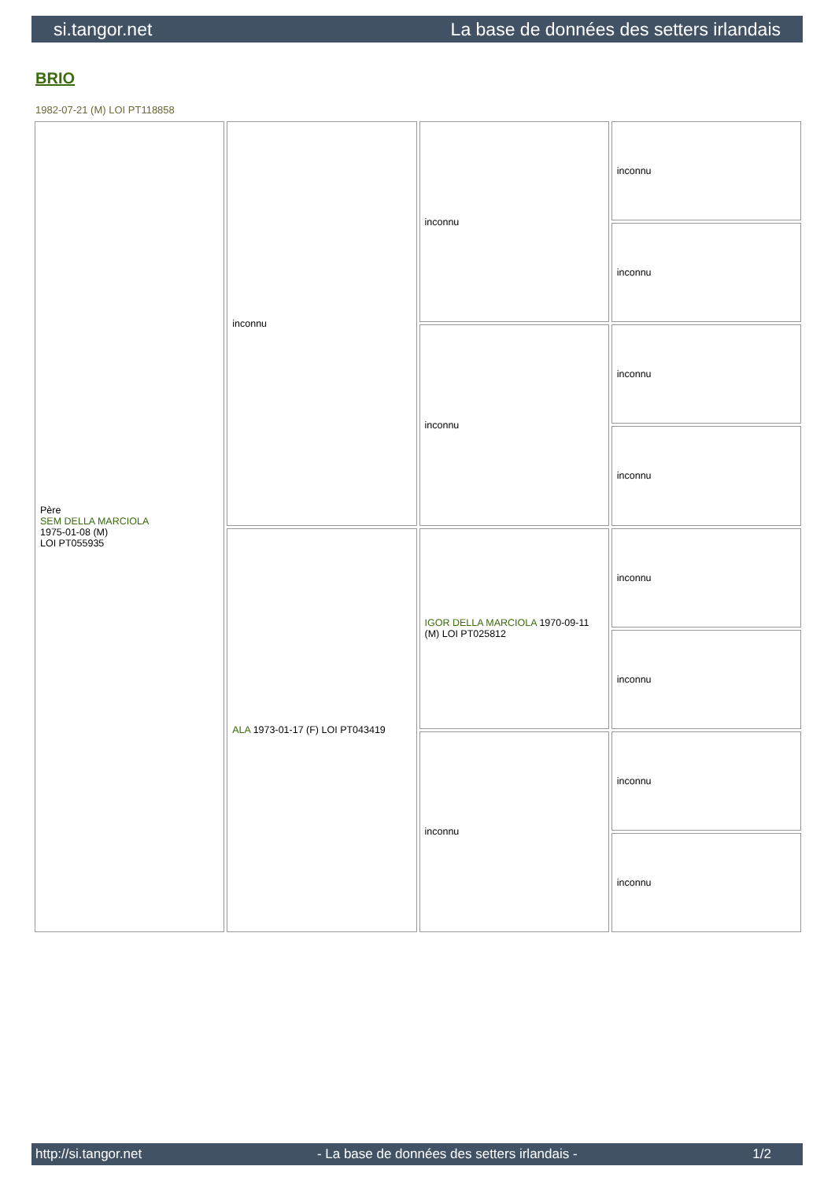si.tangor.net La base de données des setters irlandais
BRIO
1982-07-21 (M) LOI PT118858
| Père SEM DELLA MARCIOLA 1975-01-08 (M) LOI PT055935 | inconnu | inconnu | inconnu |
| | | | inconnu |
| | | inconnu | inconnu |
| | | | inconnu |
| | ALA 1973-01-17 (F) LOI PT043419 | IGOR DELLA MARCIOLA 1970-09-11 (M) LOI PT025812 | inconnu |
| | | | inconnu |
| | | inconnu | inconnu |
| | | | inconnu |
http://si.tangor.net - La base de données des setters irlandais - 1/2